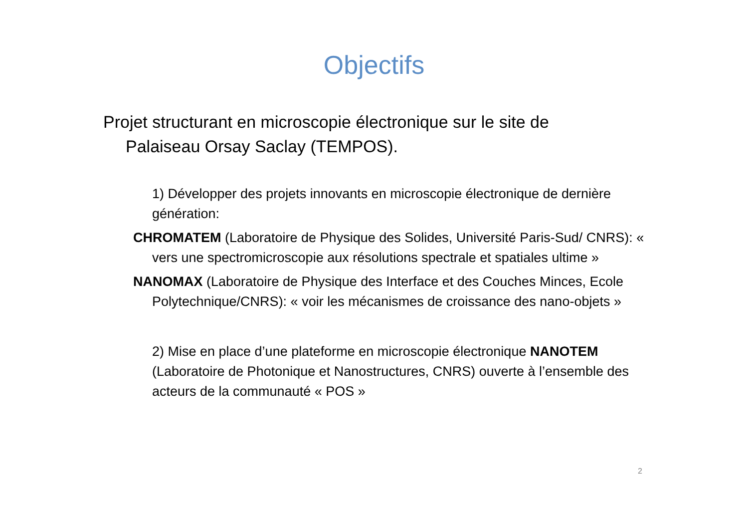Objectifs
Projet structurant en microscopie électronique sur le site de Palaiseau Orsay Saclay (TEMPOS).
1) Développer des projets innovants en microscopie électronique de dernière génération:
CHROMATEM (Laboratoire de Physique des Solides, Université Paris-Sud/ CNRS): « vers une spectromicroscopie aux résolutions spectrale et spatiales ultime »
NANOMAX (Laboratoire de Physique des Interface et des Couches Minces, Ecole Polytechnique/CNRS): « voir les mécanismes de croissance des nano-objets »
2) Mise en place d’une plateforme en microscopie électronique NANOTEM (Laboratoire de Photonique et Nanostructures, CNRS) ouverte à l’ensemble des acteurs de la communauté « POS »
2